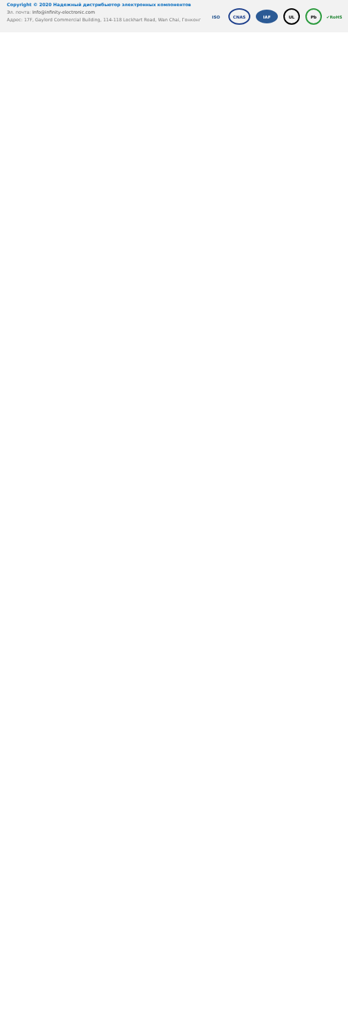Copyright © 2020 Надежный дистрибьютор электронных компонентов
Эл. почта: Info@infinity-electronic.com
Адрес: 17F, Gaylord Commercial Building, 114-118 Lockhart Road, Wan Chai, Гонконг
ISO
CNAS IAF UL Pb
✔RoHS